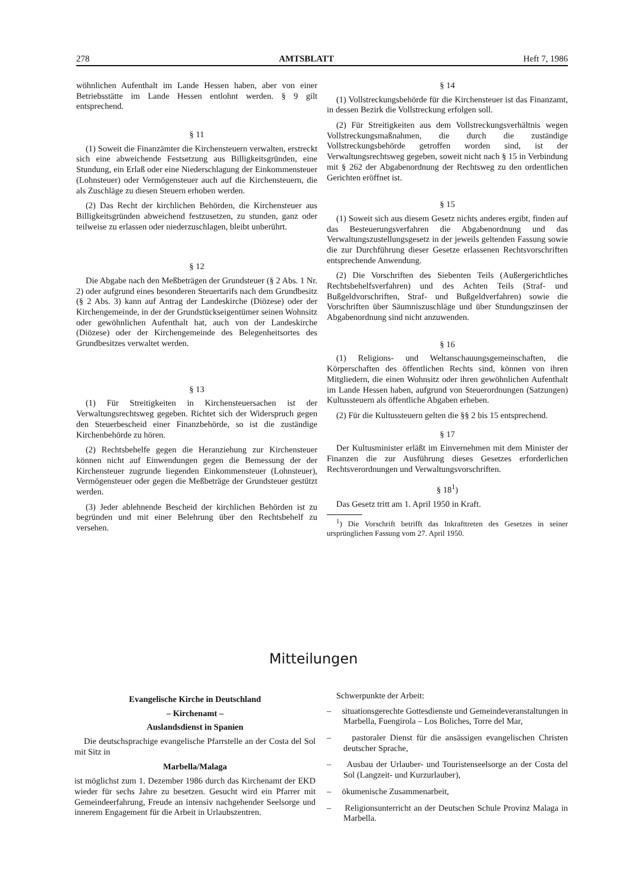278 AMTSBLATT Heft 7, 1986
wöhnlichen Aufenthalt im Lande Hessen haben, aber von einer Betriebsstätte im Lande Hessen entlohnt werden. § 9 gilt entsprechend.
§ 11
(1) Soweit die Finanzämter die Kirchensteuern verwalten, erstreckt sich eine abweichende Festsetzung aus Billigkeitsgründen, eine Stundung, ein Erlaß oder eine Niederschlagung der Einkommensteuer (Lohnsteuer) oder Vermögensteuer auch auf die Kirchensteuern, die als Zuschläge zu diesen Steuern erhoben werden.
(2) Das Recht der kirchlichen Behörden, die Kirchensteuer aus Billigkeitsgründen abweichend festzusetzen, zu stunden, ganz oder teilweise zu erlassen oder niederzuschlagen, bleibt unberührt.
§ 12
Die Abgabe nach den Meßbeträgen der Grundsteuer (§ 2 Abs. 1 Nr. 2) oder aufgrund eines besonderen Steuertarifs nach dem Grundbesitz (§ 2 Abs. 3) kann auf Antrag der Landeskirche (Diözese) oder der Kirchengemeinde, in der der Grundstückseigentümer seinen Wohnsitz oder gewöhnlichen Aufenthalt hat, auch von der Landeskirche (Diözese) oder der Kirchengemeinde des Belegenheitsortes des Grundbesitzes verwaltet werden.
§ 13
(1) Für Streitigkeiten in Kirchensteuersachen ist der Verwaltungsrechtsweg gegeben. Richtet sich der Widerspruch gegen den Steuerbescheid einer Finanzbehörde, so ist die zuständige Kirchenbehörde zu hören.
(2) Rechtsbehelfe gegen die Heranziehung zur Kirchensteuer können nicht auf Einwendungen gegen die Bemessung der der Kirchensteuer zugrunde liegenden Einkommensteuer (Lohnsteuer), Vermögensteuer oder gegen die Meßbeträge der Grundsteuer gestützt werden.
(3) Jeder ablehnende Bescheid der kirchlichen Behörden ist zu begründen und mit einer Belehrung über den Rechtsbehelf zu versehen.
§ 14
(1) Vollstreckungsbehörde für die Kirchensteuer ist das Finanzamt, in dessen Bezirk die Vollstreckung erfolgen soll.
(2) Für Streitigkeiten aus dem Vollstreckungsverhältnis wegen Vollstreckungsmaßnahmen, die durch die zuständige Vollstreckungsbehörde getroffen worden sind, ist der Verwaltungsrechtsweg gegeben, soweit nicht nach § 15 in Verbindung mit § 262 der Abgabenordnung der Rechtsweg zu den ordentlichen Gerichten eröffnet ist.
§ 15
(1) Soweit sich aus diesem Gesetz nichts anderes ergibt, finden auf das Besteuerungsverfahren die Abgabenordnung und das Verwaltungszustellungsgesetz in der jeweils geltenden Fassung sowie die zur Durchführung dieser Gesetze erlassenen Rechtsvorschriften entsprechende Anwendung.
(2) Die Vorschriften des Siebenten Teils (Außergerichtliches Rechtsbehelfsverfahren) und des Achten Teils (Straf- und Bußgeldvorschriften, Straf- und Bußgeldverfahren) sowie die Vorschriften über Säumniszuschläge und über Stundungszinsen der Abgabenordnung sind nicht anzuwenden.
§ 16
(1) Religions- und Weltanschauungsgemeinschaften, die Körperschaften des öffentlichen Rechts sind, können von ihren Mitgliedern, die einen Wohnsitz oder ihren gewöhnlichen Aufenthalt im Lande Hessen haben, aufgrund von Steuerordnungen (Satzungen) Kultussteuern als öffentliche Abgaben erheben.
(2) Für die Kultussteuern gelten die §§ 2 bis 15 entsprechend.
§ 17
Der Kultusminister erläßt im Einvernehmen mit dem Minister der Finanzen die zur Ausführung dieses Gesetzes erforderlichen Rechtsverordnungen und Verwaltungsvorschriften.
§ 18<sup>1</sup>)
Das Gesetz tritt am 1. April 1950 in Kraft.
<sup>1</sup>) Die Vorschrift betrifft das Inkrafttreten des Gesetzes in seiner ursprünglichen Fassung vom 27. April 1950.
Mitteilungen
Evangelische Kirche in Deutschland
– Kirchenamt –
Auslandsdienst in Spanien
Die deutschsprachige evangelische Pfarrstelle an der Costa del Sol mit Sitz in
Marbella/Malaga
ist möglichst zum 1. Dezember 1986 durch das Kirchenamt der EKD wieder für sechs Jahre zu besetzen. Gesucht wird ein Pfarrer mit Gemeindeerfahrung, Freude an intensiv nachgehender Seelsorge und innerem Engagement für die Arbeit in Urlaubszentren.
Schwerpunkte der Arbeit:
– situationsgerechte Gottesdienste und Gemeindeveranstaltungen in Marbella, Fuengirola – Los Boliches, Torre del Mar,
– pastoraler Dienst für die ansässigen evangelischen Christen deutscher Sprache,
– Ausbau der Urlauber- und Touristenseelsorge an der Costa del Sol (Langzeit- und Kurzurlauber),
– ökumenische Zusammenarbeit,
– Religionsunterricht an der Deutschen Schule Provinz Malaga in Marbella.